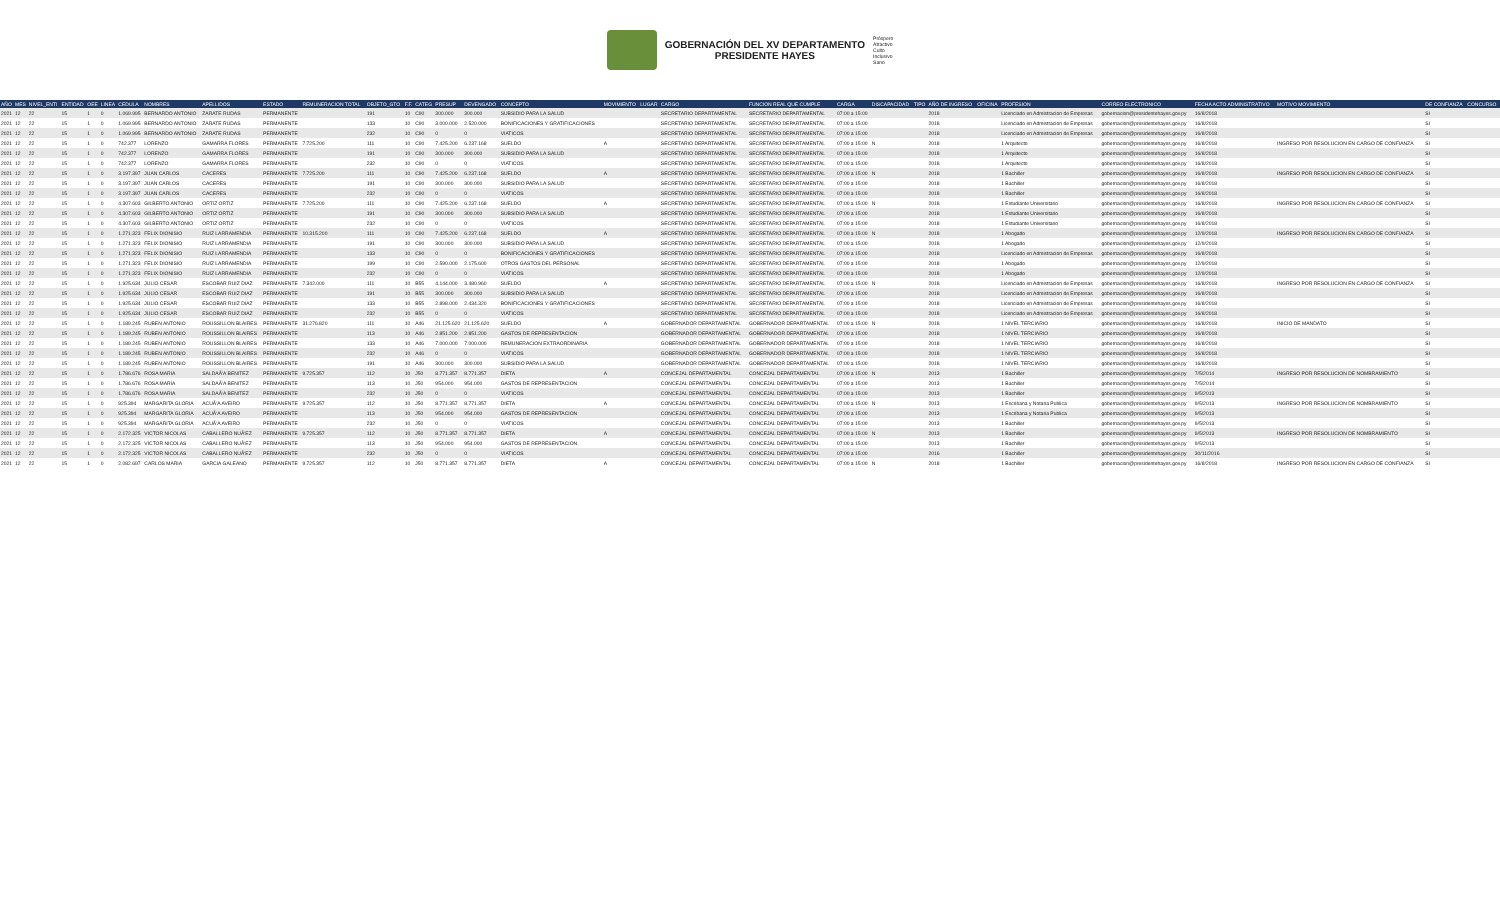GOBERNACIÓN DEL XV DEPARTAMENTO
PRESIDENTE HAYES
Próspero
Atractivo
Culto
Inclusivo
Sano
| AÑO | MES | NIVEL_ENTI | ENTIDAD | OEE | LINEA | CEDULA | NOMBRES | APELLIDOS | ESTADO | REMUNERACION TOTAL | OBJETO_GTO | F.F. | CATEG | PRESUP | DEVENGADO | CONCEPTO | MOVIMIENTO | LUGAR | CARGO | FUNCION REAL QUE CUMPLE | CARGA | DISCAPACIDAD | TIPO | AÑO DE INGRESO | OFICINA | PROFESION | CORREO ELECTRONICO | FECHA ACTO ADMINISTRATIVO | MOTIVO MOVIMIENTO | DE CONFIANZA | CONCURSO |
| --- | --- | --- | --- | --- | --- | --- | --- | --- | --- | --- | --- | --- | --- | --- | --- | --- | --- | --- | --- | --- | --- | --- | --- | --- | --- | --- | --- | --- | --- | --- | --- |
| 2021 | 12 | 22 | 15 | 1 | 0 | 1.069.995 | BERNARDO ANTONIO | ZARATE RUDAS | PERMANENTE | | 191 | 10 | C90 | 300.000 | 300.000 | SUBSIDIO PARA LA SALUD | | | SECRETARIO DEPARTAMENTAL | SECRETARIO DEPARTAMENTAL | 07:00 a 15:00 | | | 2018 | | Licenciado en Admistracion de Empresas | gobernacion@presidentehayes.gov.py | 16/8/2018 | | SI | |
| 2021 | 12 | 22 | 15 | 1 | 0 | 1.069.995 | BERNARDO ANTONIO | ZARATE RUDAS | PERMANENTE | | 133 | 10 | C90 | 3.000.000 | 2.520.000 | BONIFICACIONES Y GRATIFICACIONES | | | SECRETARIO DEPARTAMENTAL | SECRETARIO DEPARTAMENTAL | 07:00 a 15:00 | | | 2018 | | Licenciado en Admistracion de Empresas | gobernacion@presidentehayes.gov.py | 16/8/2018 | | SI | |
| 2021 | 12 | 22 | 15 | 1 | 0 | 1.069.995 | BERNARDO ANTONIO | ZARATE RUDAS | PERMANENTE | | 232 | 10 | C90 | 0 | 0 | VIATICOS | | | SECRETARIO DEPARTAMENTAL | SECRETARIO DEPARTAMENTAL | 07:00 a 15:00 | | | 2018 | | Licenciado en Admistracion de Empresas | gobernacion@presidentehayes.gov.py | 16/8/2018 | | SI | |
| 2021 | 12 | 22 | 15 | 1 | 0 | 742.377 | LORENZO | GAMARRA FLORES | PERMANENTE | 7.725.200 | 111 | 10 | C90 | 7.425.200 | 6.237.168 | SUELDO | A | | SECRETARIO DEPARTAMENTAL | SECRETARIO DEPARTAMENTAL | 07:00 a 15:00 | N | | 2018 | | 1 Arquitecto | gobernacion@presidentehayes.gov.py | 16/8/2018 | INGRESO POR RESOLUCION EN CARGO DE CONFIANZA | SI | |
| 2021 | 12 | 22 | 15 | 1 | 0 | 742.377 | LORENZO | GAMARRA FLORES | PERMANENTE | | 191 | 10 | C90 | 300.000 | 300.000 | SUBSIDIO PARA LA SALUD | | | SECRETARIO DEPARTAMENTAL | SECRETARIO DEPARTAMENTAL | 07:00 a 15:00 | | | 2018 | | 1 Arquitecto | gobernacion@presidentehayes.gov.py | 16/8/2018 | | SI | |
| 2021 | 12 | 22 | 15 | 1 | 0 | 742.377 | LORENZO | GAMARRA FLORES | PERMANENTE | | 232 | 10 | C90 | 0 | 0 | VIATICOS | | | SECRETARIO DEPARTAMENTAL | SECRETARIO DEPARTAMENTAL | 07:00 a 15:00 | | | 2018 | | 1 Arquitecto | gobernacion@presidentehayes.gov.py | 16/8/2018 | | SI | |
| 2021 | 12 | 22 | 15 | 1 | 0 | 3.197.397 | JUAN CARLOS | CACERES | PERMANENTE | 7.725.200 | 111 | 10 | C90 | 7.425.200 | 6.237.168 | SUELDO | A | | SECRETARIO DEPARTAMENTAL | SECRETARIO DEPARTAMENTAL | 07:00 a 15:00 | N | | 2018 | | 1 Bachiller | gobernacion@presidentehayes.gov.py | 16/8/2018 | INGRESO POR RESOLUCION EN CARGO DE CONFIANZA | SI | |
| 2021 | 12 | 22 | 15 | 1 | 0 | 3.197.397 | JUAN CARLOS | CACERES | PERMANENTE | | 191 | 10 | C90 | 300.000 | 300.000 | SUBSIDIO PARA LA SALUD | | | SECRETARIO DEPARTAMENTAL | SECRETARIO DEPARTAMENTAL | 07:00 a 15:00 | | | 2018 | | 1 Bachiller | gobernacion@presidentehayes.gov.py | 16/8/2018 | | SI | |
| 2021 | 12 | 22 | 15 | 1 | 0 | 3.197.397 | JUAN CARLOS | CACERES | PERMANENTE | | 232 | 10 | C90 | 0 | 0 | VIATICOS | | | SECRETARIO DEPARTAMENTAL | SECRETARIO DEPARTAMENTAL | 07:00 a 15:00 | | | 2018 | | 1 Bachiller | gobernacion@presidentehayes.gov.py | 16/8/2018 | | SI | |
| 2021 | 12 | 22 | 15 | 1 | 0 | 4.307.603 | GILBERTO ANTONIO | ORTIZ ORTIZ | PERMANENTE | 7.725.200 | 111 | 10 | C90 | 7.425.200 | 6.237.168 | SUELDO | A | | SECRETARIO DEPARTAMENTAL | SECRETARIO DEPARTAMENTAL | 07:00 a 15:00 | N | | 2018 | | 1 Estudiante Universitario | gobernacion@presidentehayes.gov.py | 16/8/2018 | INGRESO POR RESOLUCION EN CARGO DE CONFIANZA | SI | |
| 2021 | 12 | 22 | 15 | 1 | 0 | 4.307.603 | GILBERTO ANTONIO | ORTIZ ORTIZ | PERMANENTE | | 191 | 10 | C90 | 300.000 | 300.000 | SUBSIDIO PARA LA SALUD | | | SECRETARIO DEPARTAMENTAL | SECRETARIO DEPARTAMENTAL | 07:00 a 15:00 | | | 2018 | | 1 Estudiante Universitario | gobernacion@presidentehayes.gov.py | 16/8/2018 | | SI | |
| 2021 | 12 | 22 | 15 | 1 | 0 | 4.307.603 | GILBERTO ANTONIO | ORTIZ ORTIZ | PERMANENTE | | 232 | 10 | C90 | 0 | 0 | VIATICOS | | | SECRETARIO DEPARTAMENTAL | SECRETARIO DEPARTAMENTAL | 07:00 a 15:00 | | | 2018 | | 1 Estudiante Universitario | gobernacion@presidentehayes.gov.py | 16/8/2018 | | SI | |
| 2021 | 12 | 22 | 15 | 1 | 0 | 1.271.323 | FELIX DIONISIO | RUIZ LARRAMENDIA | PERMANENTE | 10.315.200 | 111 | 10 | C90 | 7.425.200 | 6.237.168 | SUELDO | A | | SECRETARIO DEPARTAMENTAL | SECRETARIO DEPARTAMENTAL | 07:00 a 15:00 | N | | 2018 | | 1 Abogado | gobernacion@presidentehayes.gov.py | 12/9/2018 | INGRESO POR RESOLUCION EN CARGO DE CONFIANZA | SI | |
| 2021 | 12 | 22 | 15 | 1 | 0 | 1.271.323 | FELIX DIONISIO | RUIZ LARRAMENDIA | PERMANENTE | | 191 | 10 | C90 | 300.000 | 300.000 | SUBSIDIO PARA LA SALUD | | | SECRETARIO DEPARTAMENTAL | SECRETARIO DEPARTAMENTAL | 07:00 a 15:00 | | | 2018 | | 1 Abogado | gobernacion@presidentehayes.gov.py | 12/9/2018 | | SI | |
| 2021 | 12 | 22 | 15 | 1 | 0 | 1.271.323 | FELIX DIONISIO | RUIZ LARRAMENDIA | PERMANENTE | | 133 | 10 | C90 | 0 | 0 | BONIFICACIONES Y GRATIFICACIONES | | | SECRETARIO DEPARTAMENTAL | SECRETARIO DEPARTAMENTAL | 07:00 a 15:00 | | | 2018 | | Licenciado en Admistracion de Empresas | gobernacion@presidentehayes.gov.py | 16/8/2018 | | SI | |
| 2021 | 12 | 22 | 15 | 1 | 0 | 1.271.323 | FELIX DIONISIO | RUIZ LARRAMENDIA | PERMANENTE | | 199 | 10 | C90 | 2.590.000 | 2.175.600 | OTROS GASTOS DEL PERSONAL | | | SECRETARIO DEPARTAMENTAL | SECRETARIO DEPARTAMENTAL | 07:00 a 15:00 | | | 2018 | | 1 Abogado | gobernacion@presidentehayes.gov.py | 12/9/2018 | | SI | |
| 2021 | 12 | 22 | 15 | 1 | 0 | 1.271.323 | FELIX DIONISIO | RUIZ LARRAMENDIA | PERMANENTE | | 232 | 10 | C90 | 0 | 0 | VIATICOS | | | SECRETARIO DEPARTAMENTAL | SECRETARIO DEPARTAMENTAL | 07:00 a 15:00 | | | 2018 | | 1 Abogado | gobernacion@presidentehayes.gov.py | 12/9/2018 | | SI | |
| 2021 | 12 | 22 | 15 | 1 | 0 | 1.925.634 | JULIO CESAR | ESCOBAR RUIZ DIAZ | PERMANENTE | 7.342.000 | 111 | 10 | B55 | 4.144.000 | 3.480.960 | SUELDO | A | | SECRETARIO DEPARTAMENTAL | SECRETARIO DEPARTAMENTAL | 07:00 a 15:00 | N | | 2018 | | Licenciado en Admistracion de Empresas | gobernacion@presidentehayes.gov.py | 16/8/2018 | INGRESO POR RESOLUCION EN CARGO DE CONFIANZA | SI | |
| 2021 | 12 | 22 | 15 | 1 | 0 | 1.925.634 | JULIO CESAR | ESCOBAR RUIZ DIAZ | PERMANENTE | | 191 | 10 | B55 | 300.000 | 300.000 | SUBSIDIO PARA LA SALUD | | | SECRETARIO DEPARTAMENTAL | SECRETARIO DEPARTAMENTAL | 07:00 a 15:00 | | | 2018 | | Licenciado en Admistracion de Empresas | gobernacion@presidentehayes.gov.py | 16/8/2018 | | SI | |
| 2021 | 12 | 22 | 15 | 1 | 0 | 1.925.634 | JULIO CESAR | ESCOBAR RUIZ DIAZ | PERMANENTE | | 133 | 10 | B55 | 2.898.000 | 2.434.320 | BONIFICACIONES Y GRATIFICACIONES | | | SECRETARIO DEPARTAMENTAL | SECRETARIO DEPARTAMENTAL | 07:00 a 15:00 | | | 2018 | | Licenciado en Admistracion de Empresas | gobernacion@presidentehayes.gov.py | 16/8/2018 | | SI | |
| 2021 | 12 | 22 | 15 | 1 | 0 | 1.925.634 | JULIO CESAR | ESCOBAR RUIZ DIAZ | PERMANENTE | | 232 | 10 | B55 | 0 | 0 | VIATICOS | | | SECRETARIO DEPARTAMENTAL | SECRETARIO DEPARTAMENTAL | 07:00 a 15:00 | | | 2018 | | Licenciado en Admistracion de Empresas | gobernacion@presidentehayes.gov.py | 16/8/2018 | | SI | |
| 2021 | 12 | 22 | 15 | 1 | 0 | 1.189.245 | RUBEN ANTONIO | ROUSSILLON BLAIRES | PERMANENTE | 31.276.820 | 111 | 10 | A46 | 21.125.620 | 21.125.620 | SUELDO | A | | GOBERNADOR DEPARTAMENTAL | GOBERNADOR DEPARTAMENTAL | 07:00 a 15:00 | N | | 2018 | | 1 NIVEL TERCIARIO | gobernacion@presidentehayes.gov.py | 16/8/2018 | INICIO DE MANDATO | SI | |
| 2021 | 12 | 22 | 15 | 1 | 0 | 1.189.245 | RUBEN ANTONIO | ROUSSILLON BLAIRES | PERMANENTE | | 113 | 10 | A46 | 2.851.200 | 2.851.200 | GASTOS DE REPRESENTACION | | | GOBERNADOR DEPARTAMENTAL | GOBERNADOR DEPARTAMENTAL | 07:00 a 15:00 | | | 2018 | | 1 NIVEL TERCIARIO | gobernacion@presidentehayes.gov.py | 16/8/2018 | | SI | |
| 2021 | 12 | 22 | 15 | 1 | 0 | 1.189.245 | RUBEN ANTONIO | ROUSSILLON BLAIRES | PERMANENTE | | 133 | 10 | A46 | 7.000.000 | 7.000.000 | REMUNERACION EXTRAORDINARIA | | | GOBERNADOR DEPARTAMENTAL | GOBERNADOR DEPARTAMENTAL | 07:00 a 15:00 | | | 2018 | | 1 NIVEL TERCIARIO | gobernacion@presidentehayes.gov.py | 16/8/2018 | | SI | |
| 2021 | 12 | 22 | 15 | 1 | 0 | 1.189.245 | RUBEN ANTONIO | ROUSSILLON BLAIRES | PERMANENTE | | 232 | 10 | A46 | 0 | 0 | VIATICOS | | | GOBERNADOR DEPARTAMENTAL | GOBERNADOR DEPARTAMENTAL | 07:00 a 15:00 | | | 2018 | | 1 NIVEL TERCIARIO | gobernacion@presidentehayes.gov.py | 16/8/2018 | | SI | |
| 2021 | 12 | 22 | 15 | 1 | 0 | 1.189.245 | RUBEN ANTONIO | ROUSSILLON BLAIRES | PERMANENTE | | 191 | 10 | A46 | 300.000 | 300.000 | SUBSIDIO PARA LA SALUD | | | GOBERNADOR DEPARTAMENTAL | GOBERNADOR DEPARTAMENTAL | 07:00 a 15:00 | | | 2018 | | 1 NIVEL TERCIARIO | gobernacion@presidentehayes.gov.py | 16/8/2018 | | SI | |
| 2021 | 12 | 22 | 15 | 1 | 0 | 1.786.676 | ROSA MARIA | SALDAÃ‘A BENITEZ | PERMANENTE | 9.725.357 | 112 | 10 | J50 | 8.771.357 | 8.771.357 | DIETA | A | | CONCEJAL DEPARTAMENTAL | CONCEJAL DEPARTAMENTAL | 07:00 a 15:00 | N | | 2013 | | 1 Bachiller | gobernacion@presidentehayes.gov.py | 7/5/2014 | INGRESO POR RESOLUCION DE NOMBRAMIENTO | SI | |
| 2021 | 12 | 22 | 15 | 1 | 0 | 1.786.676 | ROSA MARIA | SALDAÃ‘A BENITEZ | PERMANENTE | | 113 | 10 | J50 | 954.000 | 954.000 | GASTOS DE REPRESENTACION | | | CONCEJAL DEPARTAMENTAL | CONCEJAL DEPARTAMENTAL | 07:00 a 15:00 | | | 2013 | | 1 Bachiller | gobernacion@presidentehayes.gov.py | 7/5/2014 | | SI | |
| 2021 | 12 | 22 | 15 | 1 | 0 | 1.786.676 | ROSA MARIA | SALDAÃ‘A BENITEZ | PERMANENTE | | 232 | 10 | J50 | 0 | 0 | VIATICOS | | | CONCEJAL DEPARTAMENTAL | CONCEJAL DEPARTAMENTAL | 07:00 a 15:00 | | | 2013 | | 1 Bachiller | gobernacion@presidentehayes.gov.py | 9/5/2013 | | SI | |
| 2021 | 12 | 22 | 15 | 1 | 0 | 925.394 | MARGARITA GLORIA | ACUÃ‘A AVEIRO | PERMANENTE | 9.725.357 | 112 | 10 | J50 | 8.771.357 | 8.771.357 | DIETA | A | | CONCEJAL DEPARTAMENTAL | CONCEJAL DEPARTAMENTAL | 07:00 a 15:00 | N | | 2013 | | 1 Escribana y Notaria Publica | gobernacion@presidentehayes.gov.py | 9/5/2013 | INGRESO POR RESOLUCION DE NOMBRAMIENTO | SI | |
| 2021 | 12 | 22 | 15 | 1 | 0 | 925.394 | MARGARITA GLORIA | ACUÃ‘A AVEIRO | PERMANENTE | | 113 | 10 | J50 | 954.000 | 954.000 | GASTOS DE REPRESENTACION | | | CONCEJAL DEPARTAMENTAL | CONCEJAL DEPARTAMENTAL | 07:00 a 15:00 | | | 2013 | | 1 Escribana y Notaria Publica | gobernacion@presidentehayes.gov.py | 9/5/2013 | | SI | |
| 2021 | 12 | 22 | 15 | 1 | 0 | 925.394 | MARGARITA GLORIA | ACUÃ‘A AVEIRO | PERMANENTE | | 232 | 10 | J50 | 0 | 0 | VIATICOS | | | CONCEJAL DEPARTAMENTAL | CONCEJAL DEPARTAMENTAL | 07:00 a 15:00 | | | 2013 | | 1 Bachiller | gobernacion@presidentehayes.gov.py | 9/5/2013 | | SI | |
| 2021 | 12 | 22 | 15 | 1 | 0 | 2.172.325 | VICTOR NICOLAS | CABALLERO NUÃ‘EZ | PERMANENTE | 9.725.357 | 112 | 10 | J50 | 8.771.357 | 8.771.357 | DIETA | A | | CONCEJAL DEPARTAMENTAL | CONCEJAL DEPARTAMENTAL | 07:00 a 15:00 | N | | 2013 | | 1 Bachiller | gobernacion@presidentehayes.gov.py | 9/5/2013 | INGRESO POR RESOLUCION DE NOMBRAMIENTO | SI | |
| 2021 | 12 | 22 | 15 | 1 | 0 | 2.172.325 | VICTOR NICOLAS | CABALLERO NUÃ‘EZ | PERMANENTE | | 113 | 10 | J50 | 954.000 | 954.000 | GASTOS DE REPRESENTACION | | | CONCEJAL DEPARTAMENTAL | CONCEJAL DEPARTAMENTAL | 07:00 a 15:00 | | | 2013 | | 1 Bachiller | gobernacion@presidentehayes.gov.py | 9/5/2013 | | SI | |
| 2021 | 12 | 22 | 15 | 1 | 0 | 2.172.325 | VICTOR NICOLAS | CABALLERO NUÃ‘EZ | PERMANENTE | | 232 | 10 | J50 | 0 | 0 | VIATICOS | | | CONCEJAL DEPARTAMENTAL | CONCEJAL DEPARTAMENTAL | 07:00 a 15:00 | | | 2016 | | 1 Bachiller | gobernacion@presidentehayes.gov.py | 30/11/2016 | | SI | |
| 2021 | 12 | 22 | 15 | 1 | 0 | 2.082.697 | CARLOS MARIA | GARCIA GALEANO | PERMANENTE | 9.725.357 | 112 | 10 | J50 | 8.771.357 | 8.771.357 | DIETA | A | | CONCEJAL DEPARTAMENTAL | CONCEJAL DEPARTAMENTAL | 07:00 a 15:00 | N | | 2018 | | 1 Bachiller | gobernacion@presidentehayes.gov.py | 16/8/2018 | INGRESO POR RESOLUCION EN CARGO DE CONFIANZA | SI | |